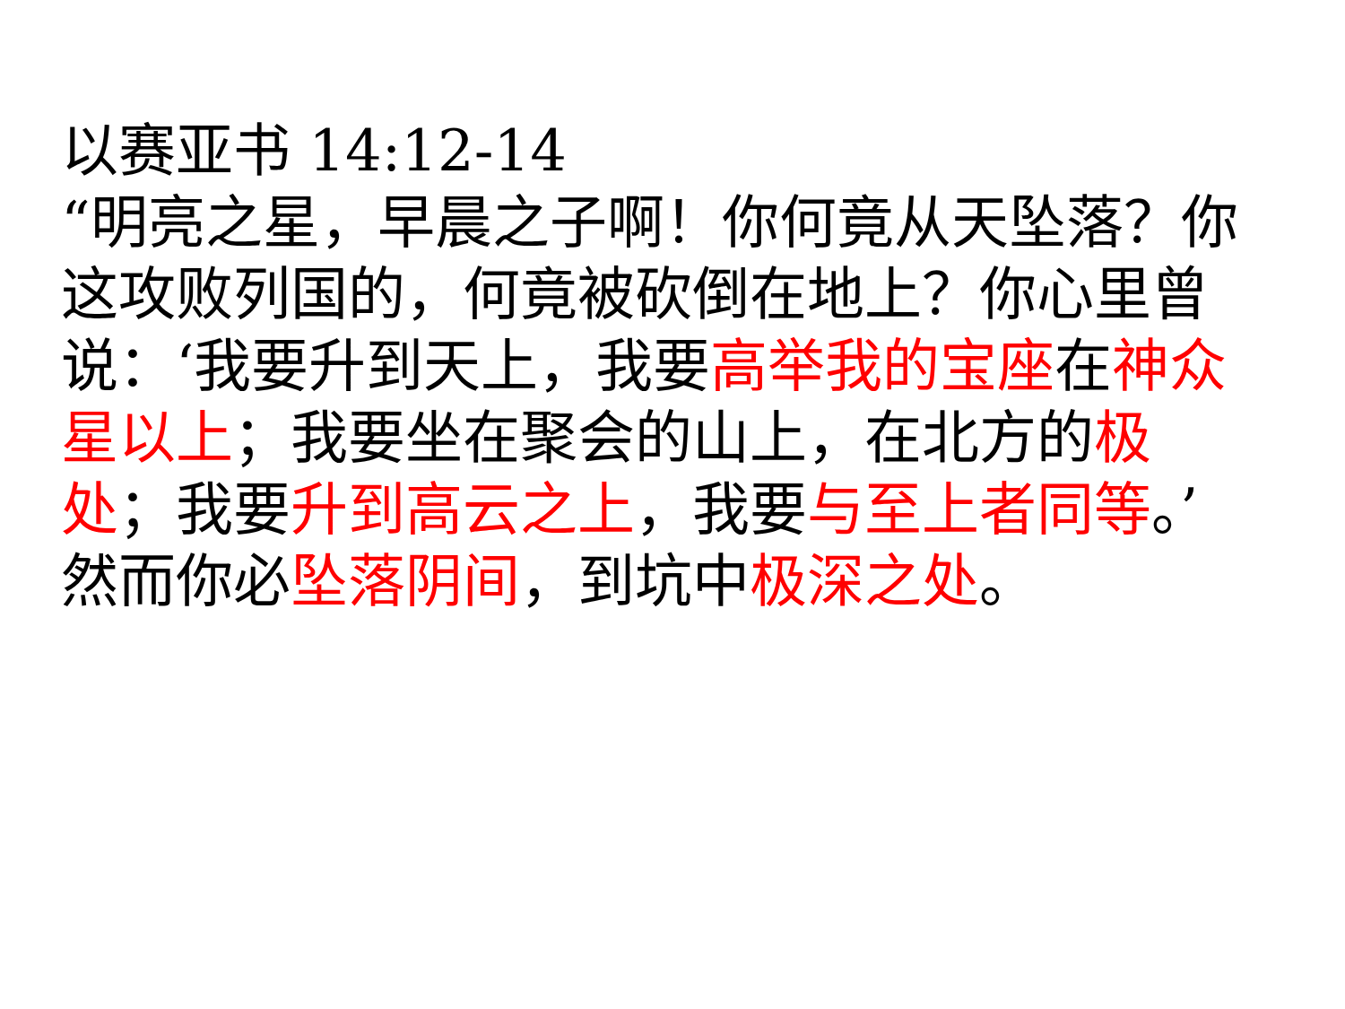以赛亚书 14:12-14
“明亮之星，早晨之子啊！你何竟从天坠落？你这攻败列国的，何竟被砍倒在地上？你心里曾说：‘我要升到天上，我要高举我的宝座在神众星以上；我要坐在聚会的山上，在北方的极处；我要升到高云之上，我要与至上者同等。’然而你必坠落阴间，到坑中极深之处。